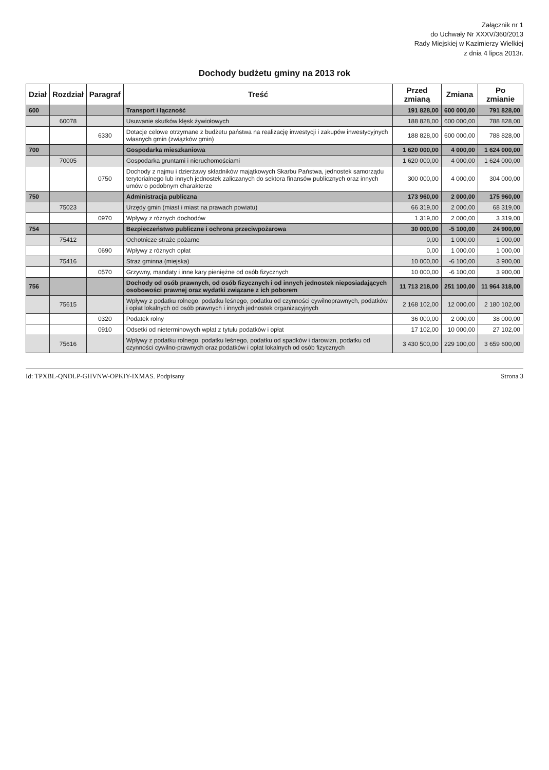Załącznik nr 1
do Uchwały Nr XXXV/360/2013
Rady Miejskiej w Kazimierzy Wielkiej
z dnia 4 lipca 2013r.
Dochody budżetu gminy na 2013 rok
| Dział | Rozdział | Paragraf | Treść | Przed zmianą | Zmiana | Po zmianie |
| --- | --- | --- | --- | --- | --- | --- |
| 600 | | | Transport i łączność | 191 828,00 | 600 000,00 | 791 828,00 |
| | 60078 | | Usuwanie skutków klęsk żywiołowych | 188 828,00 | 600 000,00 | 788 828,00 |
| | | 6330 | Dotacje celowe otrzymane z budżetu państwa na realizację inwestycji i zakupów inwestycyjnych własnych gmin (związków gmin) | 188 828,00 | 600 000,00 | 788 828,00 |
| 700 | | | Gospodarka mieszkaniowa | 1 620 000,00 | 4 000,00 | 1 624 000,00 |
| | 70005 | | Gospodarka gruntami i nieruchomościami | 1 620 000,00 | 4 000,00 | 1 624 000,00 |
| | | 0750 | Dochody z najmu i dzierżawy składników majątkowych Skarbu Państwa, jednostek samorządu terytorialnego lub innych jednostek zaliczanych do sektora finansów publicznych oraz innych umów o podobnym charakterze | 300 000,00 | 4 000,00 | 304 000,00 |
| 750 | | | Administracja publiczna | 173 960,00 | 2 000,00 | 175 960,00 |
| | 75023 | | Urzędy gmin (miast i miast na prawach powiatu) | 66 319,00 | 2 000,00 | 68 319,00 |
| | | 0970 | Wpływy z różnych dochodów | 1 319,00 | 2 000,00 | 3 319,00 |
| 754 | | | Bezpieczeństwo publiczne i ochrona przeciwpożarowa | 30 000,00 | -5 100,00 | 24 900,00 |
| | 75412 | | Ochotnicze straże pożarne | 0,00 | 1 000,00 | 1 000,00 |
| | | 0690 | Wpływy z różnych opłat | 0,00 | 1 000,00 | 1 000,00 |
| | 75416 | | Straż gminna (miejska) | 10 000,00 | -6 100,00 | 3 900,00 |
| | | 0570 | Grzywny, mandaty i inne kary pieniężne od osób fizycznych | 10 000,00 | -6 100,00 | 3 900,00 |
| 756 | | | Dochody od osób prawnych, od osób fizycznych i od innych jednostek nieposiadających osobowości prawnej oraz wydatki związane z ich poborem | 11 713 218,00 | 251 100,00 | 11 964 318,00 |
| | 75615 | | Wpływy z podatku rolnego, podatku leśnego, podatku od czynności cywilnoprawnych, podatków i opłat lokalnych od osób prawnych i innych jednostek organizacyjnych | 2 168 102,00 | 12 000,00 | 2 180 102,00 |
| | | 0320 | Podatek rolny | 36 000,00 | 2 000,00 | 38 000,00 |
| | | 0910 | Odsetki od nieterminowych wpłat z tytułu podatków i opłat | 17 102,00 | 10 000,00 | 27 102,00 |
| | 75616 | | Wpływy z podatku rolnego, podatku leśnego, podatku od spadków i darowizn, podatku od czynności cywilno-prawnych oraz podatków i opłat lokalnych od osób fizycznych | 3 430 500,00 | 229 100,00 | 3 659 600,00 |
Id: TPXBL-QNDLP-GHVNW-OPKIY-IXMAS. Podpisany Strona 3